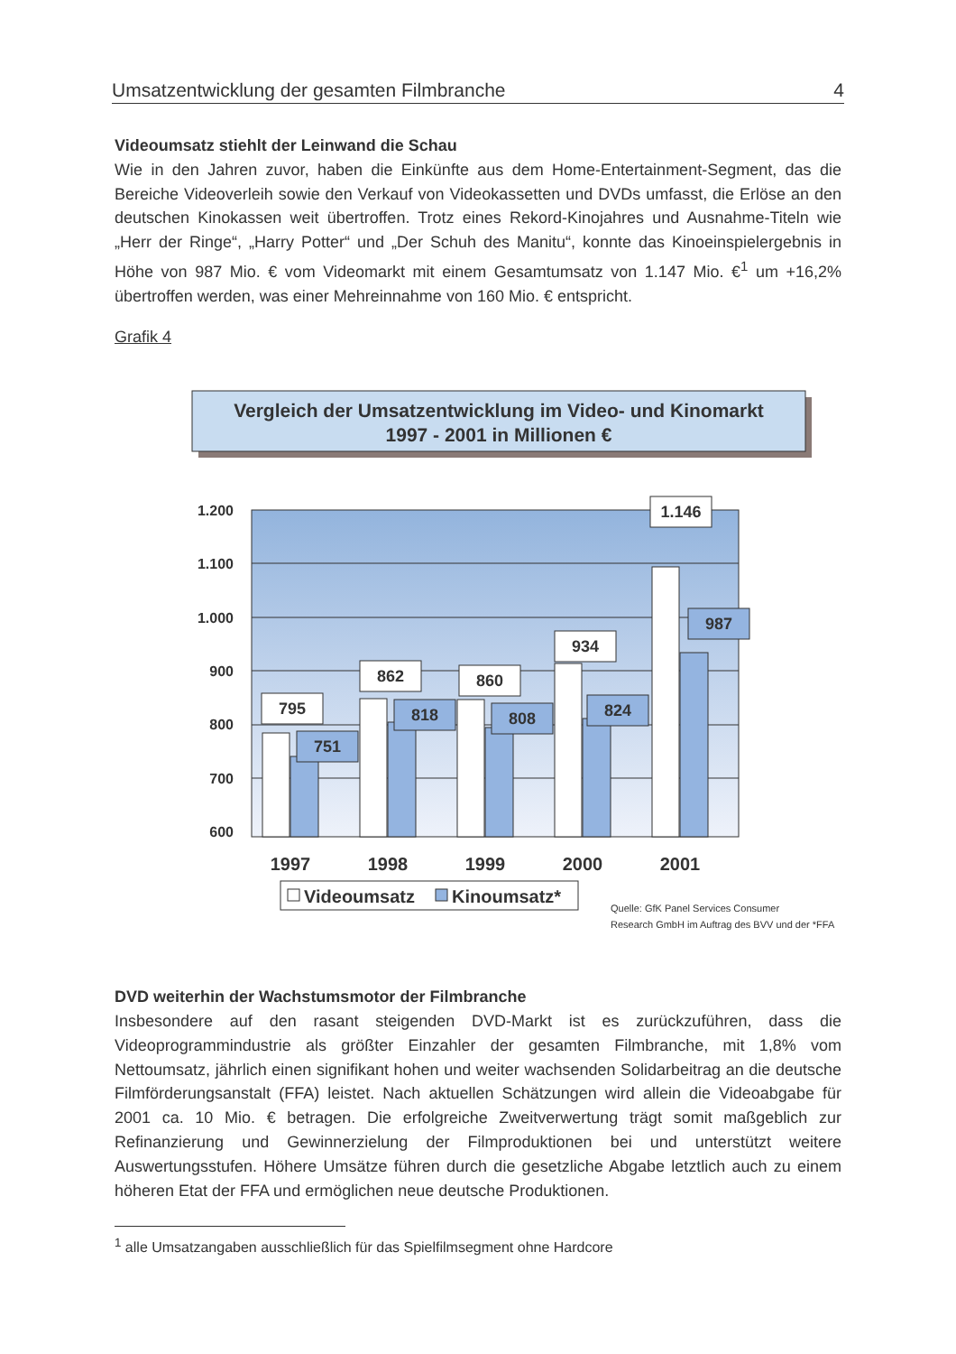Umsatzentwicklung der gesamten Filmbranche 4
Videoumsatz stiehlt der Leinwand die Schau
Wie in den Jahren zuvor, haben die Einkünfte aus dem Home-Entertainment-Segment, das die Bereiche Videoverleih sowie den Verkauf von Videokassetten und DVDs umfasst, die Erlöse an den deutschen Kinokassen weit übertroffen. Trotz eines Rekord-Kinojahres und Ausnahme-Titeln wie „Herr der Ringe“, „Harry Potter“ und „Der Schuh des Manitu“, konnte das Kinoeinspielergebnis in Höhe von 987 Mio. € vom Videomarkt mit einem Gesamtumsatz von 1.147 Mio. €<sup>1</sup> um +16,2% übertroffen werden, was einer Mehreinnahme von 160 Mio. € entspricht.
Grafik 4
Vergleich der Umsatzentwicklung im Video- und Kinomarkt
1997 - 2001 in Millionen €
1.200
1.100
1.000
900
800
700
600
795
751
862
818
860
808
934
824
1.146
987
1997
1998
1999
2000
2001
Videoumsatz
Kinoumsatz*
Quelle: GfK Panel Services Consumer
Research GmbH im Auftrag des BVV und der *FFA
DVD weiterhin der Wachstumsmotor der Filmbranche
Insbesondere auf den rasant steigenden DVD-Markt ist es zurückzuführen, dass die Videoprogrammindustrie als größter Einzahler der gesamten Filmbranche, mit 1,8% vom Nettoumsatz, jährlich einen signifikant hohen und weiter wachsenden Solidarbeitrag an die deutsche Filmförderungsanstalt (FFA) leistet. Nach aktuellen Schätzungen wird allein die Videoabgabe für 2001 ca. 10 Mio. € betragen. Die erfolgreiche Zweitverwertung trägt somit maßgeblich zur Refinanzierung und Gewinnerzielung der Filmproduktionen bei und unterstützt weitere Auswertungsstufen. Höhere Umsätze führen durch die gesetzliche Abgabe letztlich auch zu einem höheren Etat der FFA und ermöglichen neue deutsche Produktionen.
<sup>1</sup> alle Umsatzangaben ausschließlich für das Spielfilmsegment ohne Hardcore